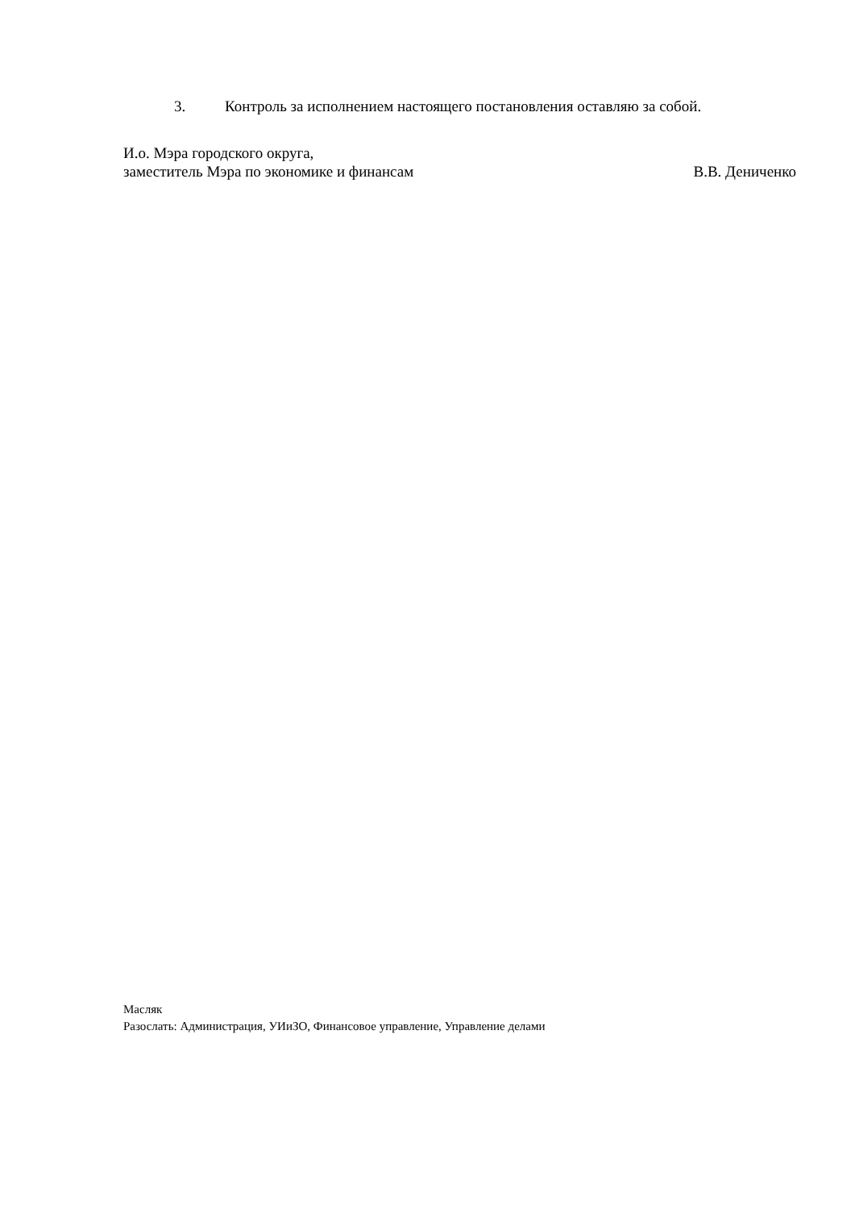3. Контроль за исполнением настоящего постановления оставляю за собой.
И.о. Мэра городского округа,
заместитель Мэра по экономике и финансам В.В. Дениченко
Масляк
Разослать: Администрация, УИиЗО, Финансовое управление, Управление делами